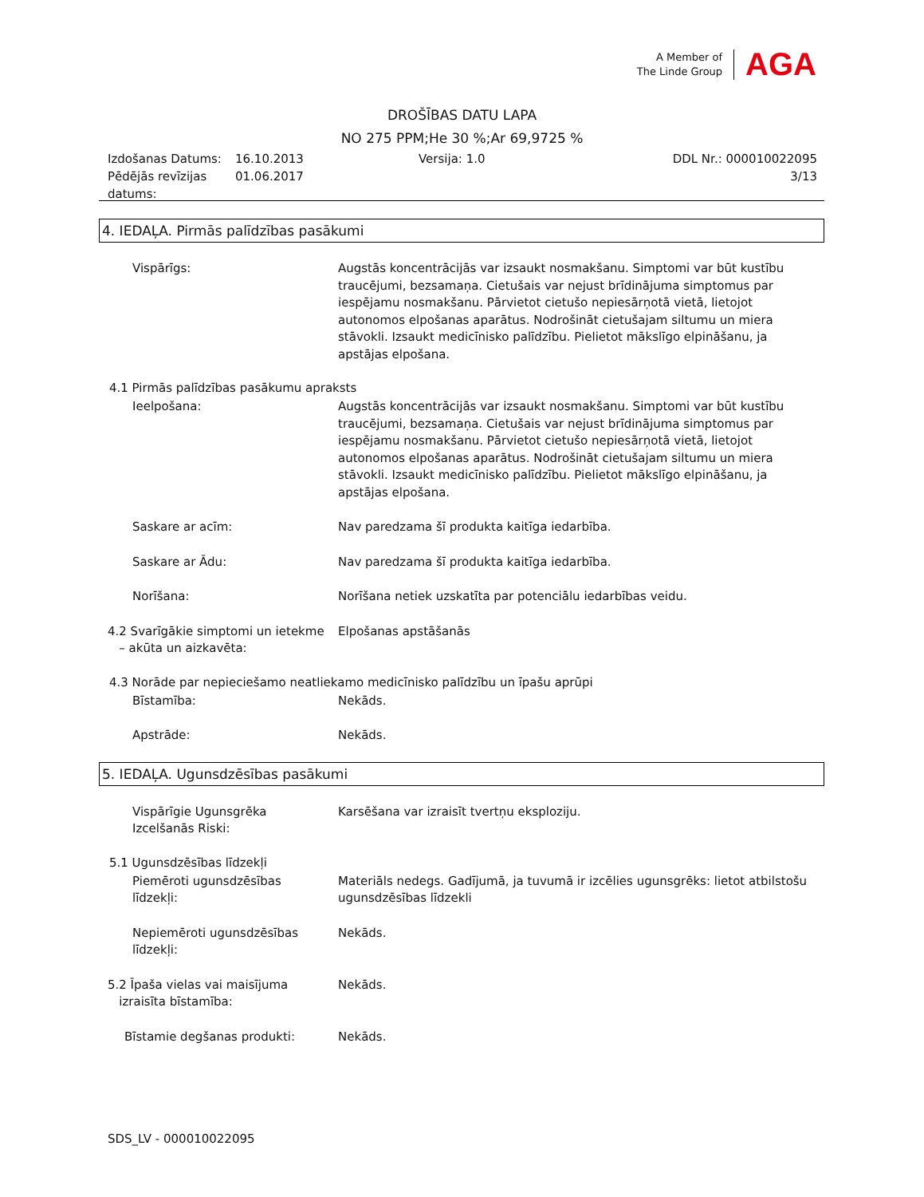A Member of
The Linde Group
AGA
DROŠĪBAS DATU LAPA
NO 275 PPM;He 30 %;Ar 69,9725 %
Izdošanas Datums:
Pēdējās revīzijas
datums:
16.10.2013
01.06.2017
Versija: 1.0 DDL Nr.: 000010022095
3/13
4. IEDAĻA. Pirmās palīdzības pasākumi
Vispārīgs: Augstās koncentrācijās var izsaukt nosmakšanu. Simptomi var būt kustību traucējumi, bezsamaņa. Cietušais var nejust brīdinājuma simptomus par iespējamu nosmakšanu. Pārvietot cietušo nepiesārņotā vietā, lietojot autonomos elpošanas aparātus. Nodrošināt cietušajam siltumu un miera stāvokli. Izsaukt medicīnisko palīdzību. Pielietot mākslīgo elpināšanu, ja apstājas elpošana.
4.1 Pirmās palīdzības pasākumu apraksts
Ieelpošana: Augstās koncentrācijās var izsaukt nosmakšanu. Simptomi var būt kustību traucējumi, bezsamaņa. Cietušais var nejust brīdinājuma simptomus par iespējamu nosmakšanu. Pārvietot cietušo nepiesārņotā vietā, lietojot autonomos elpošanas aparātus. Nodrošināt cietušajam siltumu un miera stāvokli. Izsaukt medicīnisko palīdzību. Pielietot mākslīgo elpināšanu, ja apstājas elpošana.
Saskare ar acīm: Nav paredzama šī produkta kaitīga iedarbība.
Saskare ar Ādu: Nav paredzama šī produkta kaitīga iedarbība.
Norīšana: Norīšana netiek uzskatīta par potenciālu iedarbības veidu.
4.2 Svarīgākie simptomi un ietekme
– akūta un aizkavēta:
Elpošanas apstāšanās
4.3 Norāde par nepieciešamo neatliekamo medicīnisko palīdzību un īpašu aprūpi
Bīstamība: Nekāds.
Apstrāde: Nekāds.
5. IEDAĻA. Ugunsdzēsības pasākumi
Vispārīgie Ugunsgrēka
Izcelšanās Riski:
Karsēšana var izraisīt tvertņu eksploziju.
5.1 Ugunsdzēsības līdzekļi
Piemēroti ugunsdzēsības
līdzekļi:
Materiāls nedegs. Gadījumā, ja tuvumā ir izcēlies ugunsgrēks: lietot atbilstošu ugunsdzēsības līdzekli
Nepiemēroti ugunsdzēsības
līdzekļi:
Nekāds.
5.2 Īpaša vielas vai maisījuma
izraisīta bīstamība:
Nekāds.
Bīstamie degšanas produkti: Nekāds.
SDS_LV - 000010022095